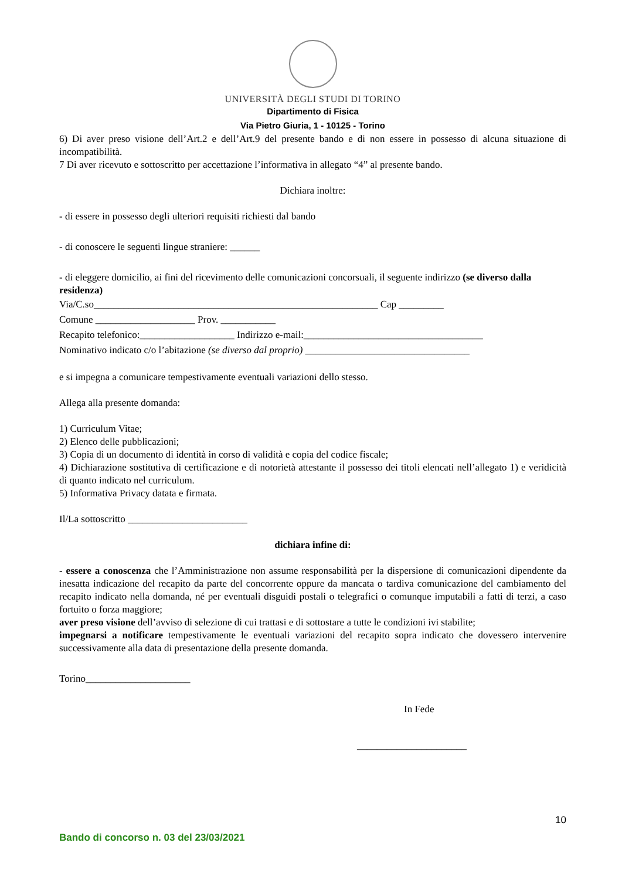UNIVERSITÀ DEGLI STUDI DI TORINO
Dipartimento di Fisica
Via Pietro Giuria, 1 - 10125 - Torino
6) Di aver preso visione dell’Art.2 e dell’Art.9 del presente bando e di non essere in possesso di alcuna situazione di incompatibilità.
7 Di aver ricevuto e sottoscritto per accettazione l’informativa in allegato “4” al presente bando.
Dichiara inoltre:
- di essere in possesso degli ulteriori requisiti richiesti dal bando
- di conoscere le seguenti lingue straniere: ______
- di eleggere domicilio, ai fini del ricevimento delle comunicazioni concorsuali, il seguente indirizzo (se diverso dalla residenza)
Via/C.so_________________________________________________________ Cap _________
Comune ____________________ Prov. ___________
Recapito telefonico:___________________ Indirizzo e-mail:____________________________________
Nominativo indicato c/o l’abitazione (se diverso dal proprio) _________________________________
e si impegna a comunicare tempestivamente eventuali variazioni dello stesso.
Allega alla presente domanda:
1) Curriculum Vitae;
2) Elenco delle pubblicazioni;
3) Copia di un documento di identità in corso di validità e copia del codice fiscale;
4) Dichiarazione sostitutiva di certificazione e di notorietà attestante il possesso dei titoli elencati nell’allegato 1) e veridicità di quanto indicato nel curriculum.
5) Informativa Privacy datata e firmata.
Il/La sottoscritto ________________________
dichiara infine di:
- essere a conoscenza che l’Amministrazione non assume responsabilità per la dispersione di comunicazioni dipendente da inesatta indicazione del recapito da parte del concorrente oppure da mancata o tardiva comunicazione del cambiamento del recapito indicato nella domanda, né per eventuali disguidi postali o telegrafici o comunque imputabili a fatti di terzi, a caso fortuito o forza maggiore;
aver preso visione dell’avviso di selezione di cui trattasi e di sottostare a tutte le condizioni ivi stabilite;
impegnarsi a notificare tempestivamente le eventuali variazioni del recapito sopra indicato che dovessero intervenire successivamente alla data di presentazione della presente domanda.
Torino_____________________
In Fede
______________________
10
Bando di concorso n. 03 del 23/03/2021